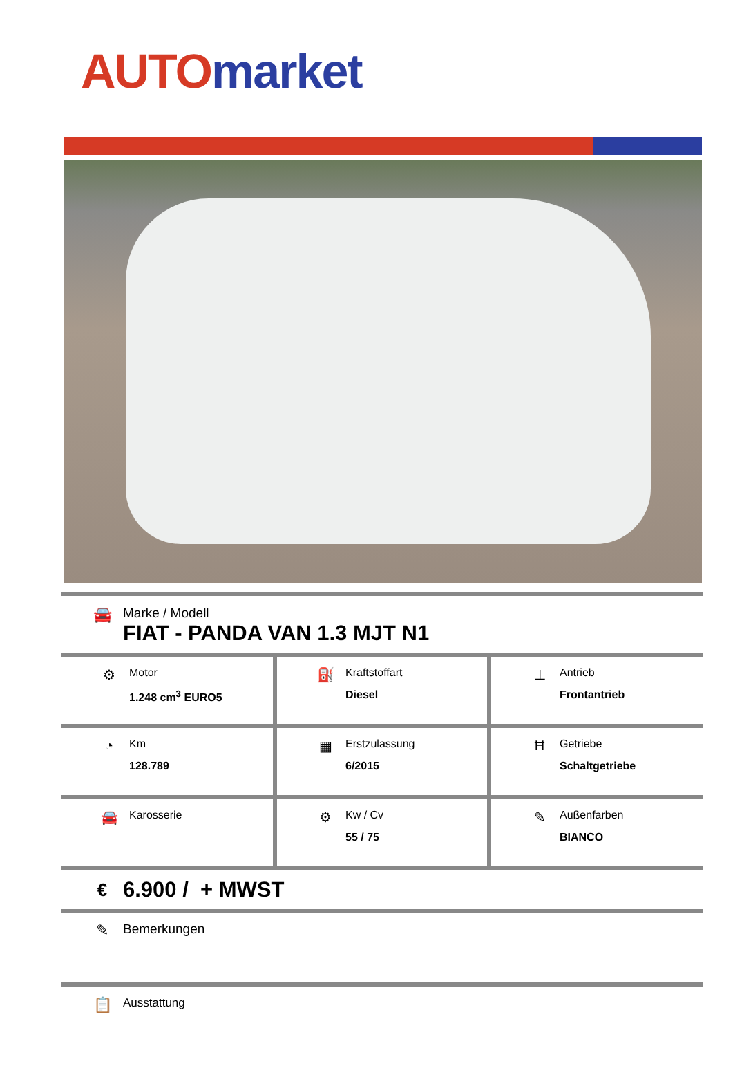AUTO market
🚘
Marke / Modell
FIAT - PANDA VAN 1.3 MJT N1
| ⚙ Motor 1.248 cm<sup>3</sup> EURO5 | ⛽ Kraftstoffart Diesel | ⊥ Antrieb Frontantrieb |
| ◔ Km 128.789 | ▦ Erstzulassung 6/2015 | Ħ Getriebe Schaltgetriebe |
| 🚘 Karosserie | ⚙ Kw / Cv 55 / 75 | ✎ Außenfarben BIANCO |
€
6.900 / + MWST
✎
Bemerkungen
📋
Ausstattung